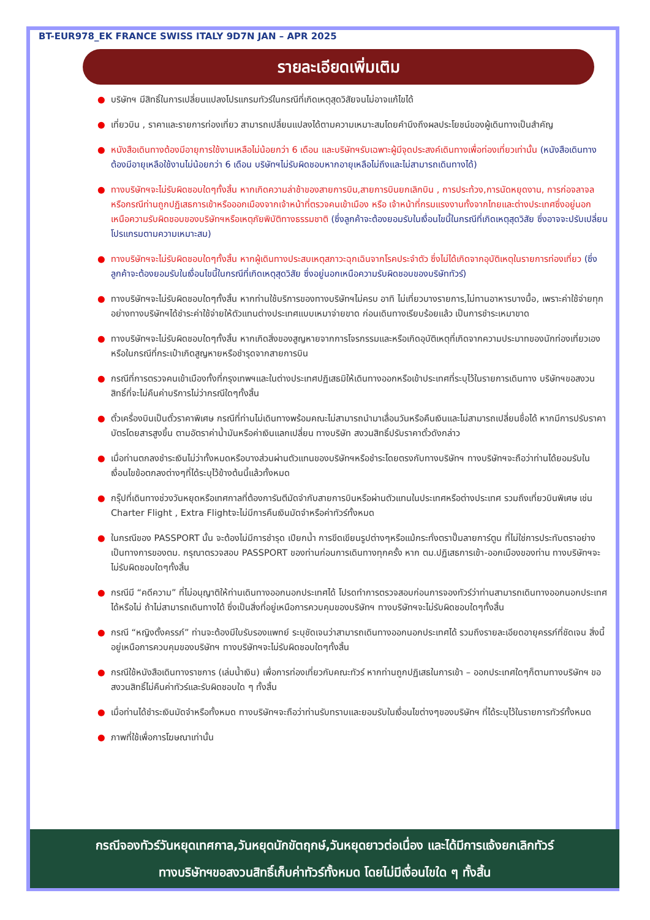BT-EUR978_EK FRANCE SWISS ITALY 9D7N JAN – APR 2025
รายละเอียดเพิ่มเติม
● บริษัทฯ มีสิทธิ์ในการเปลี่ยนแปลงโปรแกรมทัวร์ในกรณีที่เกิดเหตุสุดวิสัยจนไม่อาจแก้ไขได้
● เที่ยวบิน , ราคาและรายการท่องเที่ยว สามารถเปลี่ยนแปลงได้ตามความเหมาะสมโดยคำนึงถึงผลประโยชน์ของผู้เดินทางเป็นสำคัญ
● หนังสือเดินทางต้องมีอายุการใช้งานเหลือไม่น้อยกว่า 6 เดือน และบริษัทฯรับเฉพาะผู้มีจุดประสงค์เดินทางเพื่อท่องเที่ยวเท่านั้น (หนังสือเดินทางต้องมีอายุเหลือใช้งานไม่น้อยกว่า 6 เดือน บริษัทฯไม่รับผิดชอบหากอายุเหลือไม่ถึงและไม่สามารถเดินทางได้)
● ทางบริษัทฯจะไม่รับผิดชอบใดๆทั้งสิ้น หากเกิดความล่าช้าของสายการบิน,สายการบินยกเลิกบิน , การประท้วง,การนัดหยุดงาน, การก่อจลาจลหรือกรณีท่านถูกปฏิเสธการเข้าหรือออกเมืองจากเจ้าหน้าที่ตรวจคนเข้าเมือง หรือ เจ้าหน้าที่กรมแรงงานทั้งจากไทยและต่างประเทศซึ่งอยู่นอกเหนือความรับผิดชอบของบริษัทฯหรือเหตุภัยพิบัติทางธรรมชาติ (ซึ่งลูกค้าจะต้องยอมรับในเงื่อนไขนี้ในกรณีที่เกิดเหตุสุดวิสัย ซึ่งอาจจะปรับเปลี่ยนโปรแกรมตามความเหมาะสม)
● ทางบริษัทฯจะไม่รับผิดชอบใดๆทั้งสิ้น หากผู้เดินทางประสบเหตุสภาวะฉุกเฉินจากโรคประจำตัว ซึ่งไม่ได้เกิดจากอุบัติเหตุในรายการท่องเที่ยว (ซึ่งลูกค้าจะต้องยอมรับในเงื่อนไขนี้ในกรณีที่เกิดเหตุสุดวิสัย ซึ่งอยู่นอกเหนือความรับผิดชอบของบริษัททัวร์)
● ทางบริษัทฯจะไม่รับผิดชอบใดๆทั้งสิ้น หากท่านใช้บริการของทางบริษัทฯไม่ครบ อาทิ ไม่เที่ยวบางรายการ,ไม่ทานอาหารบางมื้อ, เพราะค่าใช้จ่ายทุกอย่างทางบริษัทฯได้ชำระค่าใช้จ่ายให้ตัวแทนต่างประเทศแบบเหมาจ่ายขาด ก่อนเดินทางเรียบร้อยแล้ว เป็นการชำระเหมาขาด
● ทางบริษัทฯจะไม่รับผิดชอบใดๆทั้งสิ้น หากเกิดสิ่งของสูญหายจากการโจรกรรมและหรือเกิดอุบัติเหตุที่เกิดจากความประมาทของนักท่องเที่ยวเองหรือในกรณีที่กระเป๋าเกิดสูญหายหรือชำรุดจากสายการบิน
● กรณีที่การตรวจคนเข้าเมืองทั้งที่กรุงเทพฯและในต่างประเทศปฏิเสธมิให้เดินทางออกหรือเข้าประเทศที่ระบุไว้ในรายการเดินทาง บริษัทฯขอสงวนสิทธิ์ที่จะไม่คืนค่าบริการไม่ว่ากรณีใดๆทั้งสิ้น
● ตั๋วเครื่องบินเป็นตั๋วราคาพิเศษ กรณีที่ท่านไม่เดินทางพร้อมคณะไม่สามารถนำมาเลื่อนวันหรือคืนเงินและไม่สามารถเปลี่ยนชื่อได้ หากมีการปรับราคาบัตรโดยสารสูงขึ้น ตามอัตราค่าน้ำมันหรือค่าเงินแลกเปลี่ยน ทางบริษัท สงวนสิทธิ์ปรับราคาตั๋วดังกล่าว
● เมื่อท่านตกลงชำระเงินไม่ว่าทั้งหมดหรือบางส่วนผ่านตัวแทนของบริษัทฯหรือชำระโดยตรงกับทางบริษัทฯ ทางบริษัทฯจะถือว่าท่านได้ยอมรับในเงื่อนไขข้อตกลงต่างๆที่ได้ระบุไว้ข้างต้นนี้แล้วทั้งหมด
● กรุ๊ปที่เดินทางช่วงวันหยุดหรือเทศกาลที่ต้องการันตีมัดจำกับสายการบินหรือผ่านตัวแทนในประเทศหรือต่างประเทศ รวมถึงเที่ยวบินพิเศษ เช่น Charter Flight , Extra Flightจะไม่มีการคืนเงินมัดจำหรือค่าทัวร์ทั้งหมด
● ในกรณีของ PASSPORT นั้น จะต้องไม่มีการชำรุด เปียกน้ำ การขีดเขียนรูปต่างๆหรือแม้กระทั่งตราปั๊มลายการ์ตูน ที่ไม่ใช่การประทับตราอย่างเป็นทางการของตม. กรุณาตรวจสอบ PASSPORT ของท่านก่อนการเดินทางทุกครั้ง หาก ตม.ปฏิเสธการเข้า-ออกเมืองของท่าน ทางบริษัทฯจะไม่รับผิดชอบใดๆทั้งสิ้น
● กรณีมี “คดีความ” ที่ไม่อนุญาติให้ท่านเดินทางออกนอกประเทศได้ โปรดทำการตรวจสอบก่อนการจองทัวร์ว่าท่านสามารถเดินทางออกนอกประเทศได้หรือไม่ ถ้าไม่สามารถเดินทางได้ ซึ่งเป็นสิ่งที่อยู่เหนือการควบคุมของบริษัทฯ ทางบริษัทฯจะไม่รับผิดชอบใดๆทั้งสิ้น
● กรณี “หญิงตั้งครรภ์” ท่านจะต้องมีใบรับรองแพทย์ ระบุชัดเจนว่าสามารถเดินทางออกนอกประเทศได้ รวมถึงรายละเอียดอายุครรภ์ที่ชัดเจน สิ่งนี้อยู่เหนือการควบคุมของบริษัทฯ ทางบริษัทฯจะไม่รับผิดชอบใดๆทั้งสิ้น
● กรณีใช้หนังสือเดินทางราชการ (เล่มน้ำเงิน) เพื่อการท่องเที่ยวกับคณะทัวร์ หากท่านถูกปฏิเสธในการเข้า – ออกประเทศใดๆก็ตามทางบริษัทฯ ขอสงวนสิทธิ์ไม่คืนค่าทัวร์และรับผิดชอบใด ๆ ทั้งสิ้น
● เมื่อท่านได้ชำระเงินมัดจำหรือทั้งหมด ทางบริษัทฯจะถือว่าท่านรับทราบและยอมรับในเงื่อนไขต่างๆของบริษัทฯ ที่ได้ระบุไว้ในรายการทัวร์ทั้งหมด
● ภาพที่ใช้เพื่อการโฆษณาเท่านั้น
กรณีจองทัวร์วันหยุดเทศกาล,วันหยุดนักขัตฤกษ์,วันหยุดยาวต่อเนื่อง และได้มีการแจ้งยกเลิกทัวร์
ทางบริษัทฯขอสงวนสิทธิ์เก็บค่าทัวร์ทั้งหมด โดยไม่มีเงื่อนไขใด ๆ ทั้งสิ้น